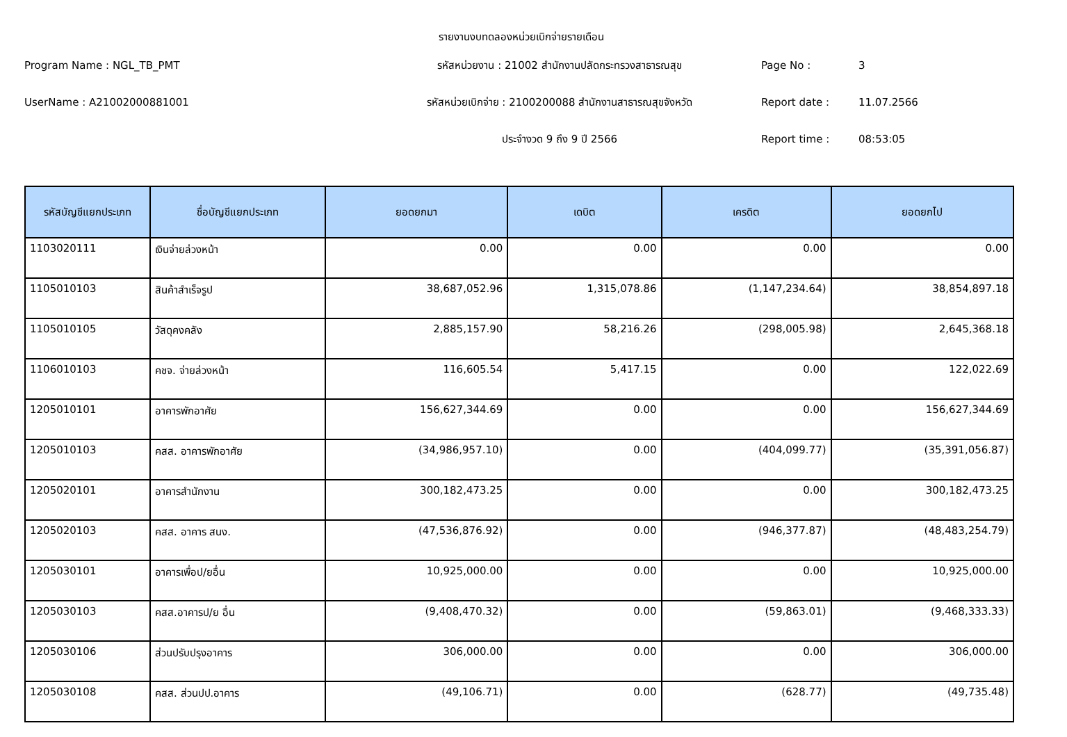รายงานงบทดลองหน่วยเบิกจ่ายรายเดือน
Program Name : NGL_TB_PMT
รหัสหน่วยงาน : 21002 สำนักงานปลัดกระทรวงสาธารณสุข
Page No :
3
UserName : A21002000881001
รหัสหน่วยเบิกจ่าย : 2100200088 สำนักงานสาธารณสุขจังหวัด
Report date :
11.07.2566
ประจำงวด 9 ถึง 9 ปี 2566
Report time :
08:53:05
| รหัสบัญชีแยกประเภท | ชื่อบัญชีแยกประเภท | ยอดยกมา | เดบิต | เครดิต | ยอดยกไป |
| --- | --- | --- | --- | --- | --- |
| 1103020111 | เงินจ่ายล่วงหน้า | 0.00 | 0.00 | 0.00 | 0.00 |
| 1105010103 | สินค้าสำเร็จรูป | 38,687,052.96 | 1,315,078.86 | (1,147,234.64) | 38,854,897.18 |
| 1105010105 | วัสดุคงคลัง | 2,885,157.90 | 58,216.26 | (298,005.98) | 2,645,368.18 |
| 1106010103 | คชจ. จ่ายล่วงหน้า | 116,605.54 | 5,417.15 | 0.00 | 122,022.69 |
| 1205010101 | อาคารพักอาศัย | 156,627,344.69 | 0.00 | 0.00 | 156,627,344.69 |
| 1205010103 | คสส. อาคารพักอาศัย | (34,986,957.10) | 0.00 | (404,099.77) | (35,391,056.87) |
| 1205020101 | อาคารสำนักงาน | 300,182,473.25 | 0.00 | 0.00 | 300,182,473.25 |
| 1205020103 | คสส. อาคาร สนง. | (47,536,876.92) | 0.00 | (946,377.87) | (48,483,254.79) |
| 1205030101 | อาคารเพื่อป/ยอื่น | 10,925,000.00 | 0.00 | 0.00 | 10,925,000.00 |
| 1205030103 | คสส.อาคารป/ย อื่น | (9,408,470.32) | 0.00 | (59,863.01) | (9,468,333.33) |
| 1205030106 | ส่วนปรับปรุงอาคาร | 306,000.00 | 0.00 | 0.00 | 306,000.00 |
| 1205030108 | คสส. ส่วนปป.อาคาร | (49,106.71) | 0.00 | (628.77) | (49,735.48) |